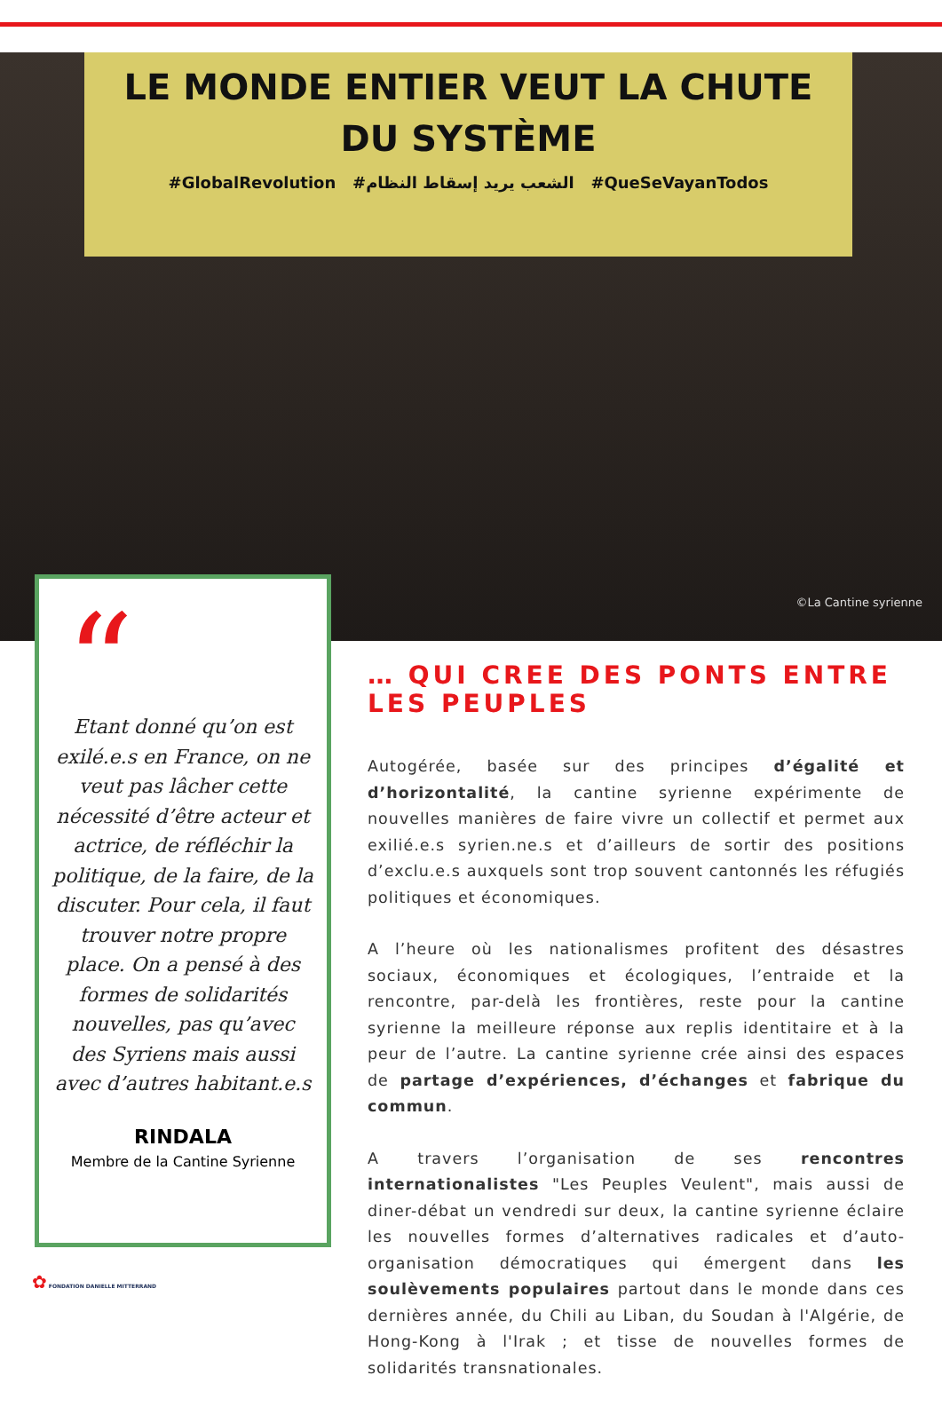LE MONDE ENTIER VEUT LA CHUTE
DU SYSTÈME
#GlobalRevolution #الشعب يريد إسقاط النظام #QueSeVayanTodos
©La Cantine syrienne
“
Etant donné qu’on est exilé.e.s en France, on ne veut pas lâcher cette nécessité d’être acteur et actrice, de réfléchir la politique, de la faire, de la discuter. Pour cela, il faut trouver notre propre place. On a pensé à des formes de solidarités nouvelles, pas qu’avec des Syriens mais aussi avec d’autres habitant.e.s
RINDALA
Membre de la Cantine Syrienne
… QUI CREE DES PONTS ENTRE LES PEUPLES
Autogérée, basée sur des principes d’égalité et d’horizontalité, la cantine syrienne expérimente de nouvelles manières de faire vivre un collectif et permet aux exilié.e.s syrien.ne.s et d’ailleurs de sortir des positions d’exclu.e.s auxquels sont trop souvent cantonnés les réfugiés politiques et économiques.
A l’heure où les nationalismes profitent des désastres sociaux, économiques et écologiques, l’entraide et la rencontre, par-delà les frontières, reste pour la cantine syrienne la meilleure réponse aux replis identitaire et à la peur de l’autre. La cantine syrienne crée ainsi des espaces de partage d’expériences, d’échanges et fabrique du commun.
A travers l’organisation de ses rencontres internationalistes "Les Peuples Veulent", mais aussi de diner-débat un vendredi sur deux, la cantine syrienne éclaire les nouvelles formes d’alternatives radicales et d’auto-organisation démocratiques qui émergent dans les soulèvements populaires partout dans le monde dans ces dernières année, du Chili au Liban, du Soudan à l'Algérie, de Hong-Kong à l'Irak ; et tisse de nouvelles formes de solidarités transnationales.
✿ FONDATION DANIELLE MITTERRAND